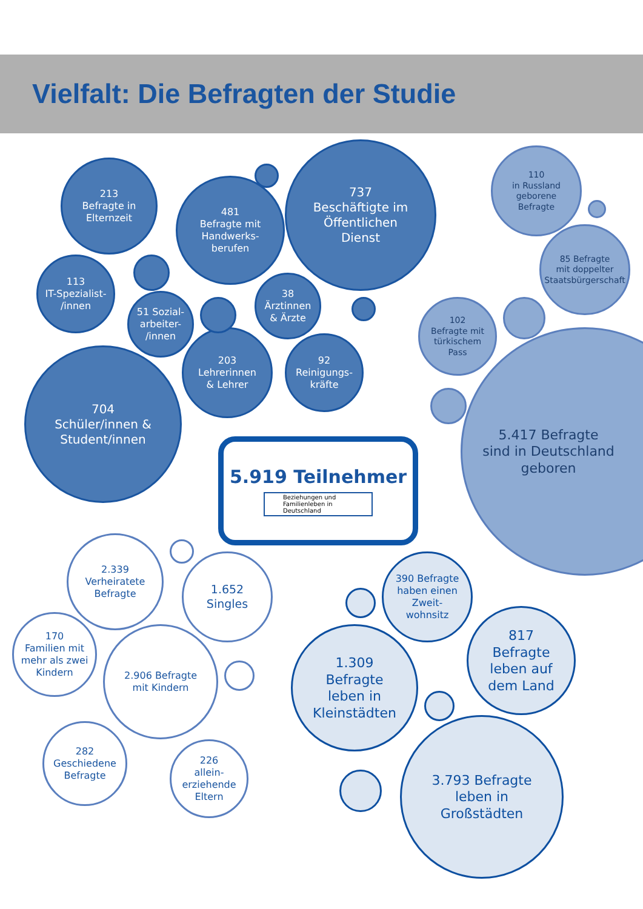Vielfalt: Die Befragten der Studie
213
Befragte in
Elternzeit
481
Befragte mit
Handwerks-
berufen
737
Beschäftigte im
Öffentlichen
Dienst
110
in Russland
geborene
Befragte
85 Befragte
mit doppelter
Staatsbürgerschaft
113
IT-Spezialist-
/innen
51 Sozial-
arbeiter-
/innen
38
Ärztinnen
& Ärzte
102
Befragte mit
türkischem
Pass
203
Lehrerinnen
& Lehrer
92
Reinigungs-
kräfte
704
Schüler/innen &
Student/innen
5.417 Befragte
sind in Deutschland
geboren
5.919 Teilnehmer
Beziehungen und
Familienleben in Deutschland
2.339
Verheiratete
Befragte
1.652
Singles
390 Befragte
haben einen
Zweit-
wohnsitz
170
Familien mit
mehr als zwei
Kindern
2.906 Befragte
mit Kindern
1.309
Befragte
leben in
Kleinstädten
817
Befragte
leben auf
dem Land
282
Geschiedene
Befragte
226
allein-
erziehende
Eltern
3.793 Befragte
leben in
Großstädten